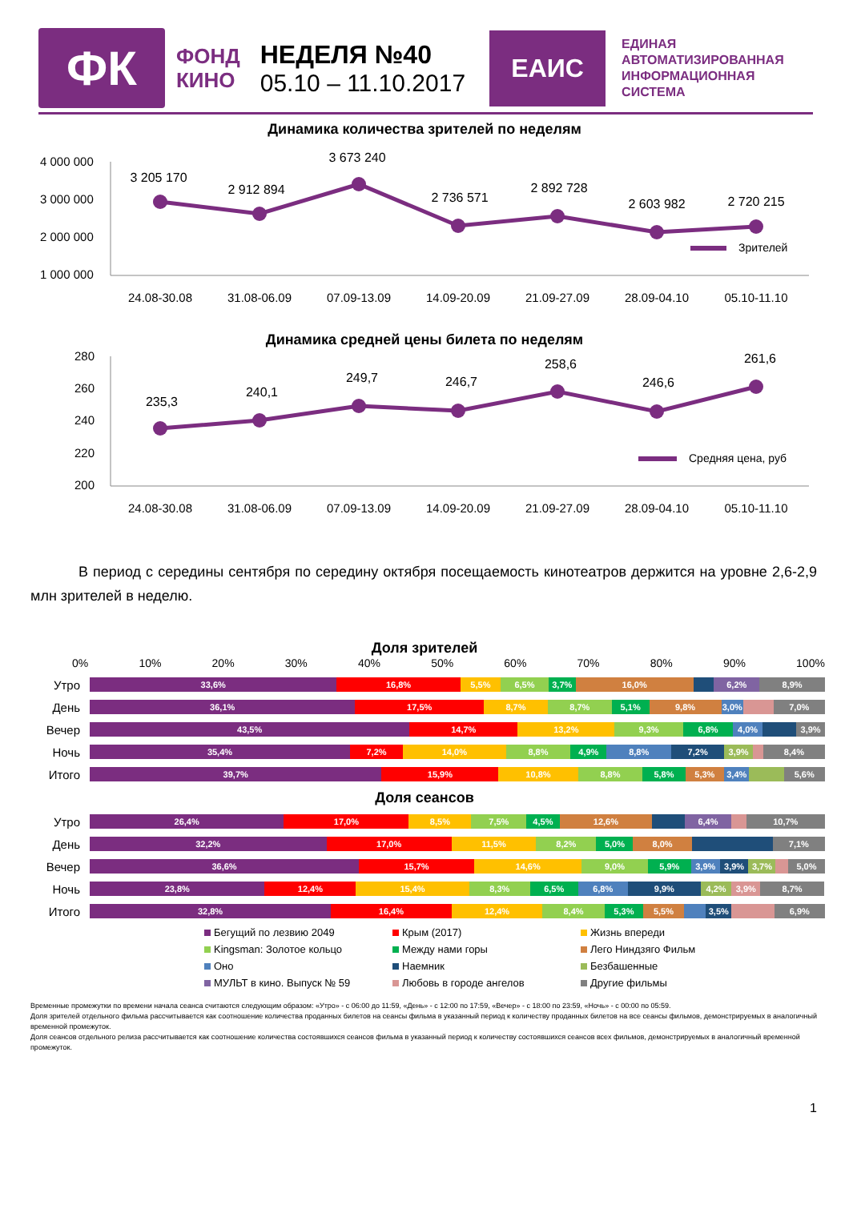ФК
ФОНД
КИНО
НЕДЕЛЯ №40
05.10 – 11.10.2017
ЕАИС
ЕДИНАЯ
АВТОМАТИЗИРОВАННАЯ
ИНФОРМАЦИОННАЯ
СИСТЕМА
Динамика количества зрителей по неделям
4 000 000
3 000 000
2 000 000
1 000 000
3 205 170
2 912 894
3 673 240
2 736 571
2 892 728
2 603 982
2 720 215
Зрителей
24.08-30.08
31.08-06.09
07.09-13.09
14.09-20.09
21.09-27.09
28.09-04.10
05.10-11.10
Динамика средней цены билета по неделям
280
260
240
220
200
235,3
240,1
249,7
246,7
258,6
246,6
261,6
Средняя цена, руб
24.08-30.08
31.08-06.09
07.09-13.09
14.09-20.09
21.09-27.09
28.09-04.10
05.10-11.10
В период с середины сентября по середину октября посещаемость кинотеатров держится на уровне 2,6-2,9 млн зрителей в неделю.
Доля зрителей
0% 10% 20% 30% 40% 50% 60% 70% 80% 90% 100%
Утро
33,6% 16,8% 5,5% 6,5% 3,7% 16,0% 6,2% 8,9%
День
36,1% 17,5% 8,7% 8,7% 5,1% 9,8% 3,0% 7,0%
Вечер
43,5% 14,7% 13,2% 9,3% 6,8% 4,0% 3,9%
Ночь
35,4% 7,2% 14,0% 8,8% 4,9% 8,8% 7,2% 3,9% 8,4%
Итого
39,7% 15,9% 10,8% 8,8% 5,8% 5,3% 3,4% 5,6%
Доля сеансов
Утро
26,4% 17,0% 8,5% 7,5% 4,5% 12,6% 6,4% 10,7%
День
32,2% 17,0% 11,5% 8,2% 5,0% 8,0% 7,1%
Вечер
36,6% 15,7% 14,6% 9,0% 5,9% 3,9% 3,9% 3,7% 5,0%
Ночь
23,8% 12,4% 15,4% 8,3% 6,5% 6,8% 9,9% 4,2% 3,9% 8,7%
Итого
32,8% 16,4% 12,4% 8,4% 5,3% 5,5% 3,5% 6,9%
Бегущий по лезвию 2049
Крым (2017)
Жизнь впереди
Kingsman: Золотое кольцо
Между нами горы
Лего Ниндзяго Фильм
Оно
Наемник
Безбашенные
МУЛЬТ в кино. Выпуск № 59
Любовь в городе ангелов
Другие фильмы
Временные промежутки по времени начала сеанса считаются следующим образом: «Утро» - с 06:00 до 11:59, «День» - с 12:00 по 17:59, «Вечер» - с 18:00 по 23:59, «Ночь» - с 00:00 по 05:59.
Доля зрителей отдельного фильма рассчитывается как соотношение количества проданных билетов на сеансы фильма в указанный период к количеству проданных билетов на все сеансы фильмов, демонстрируемых в аналогичный временной промежуток.
Доля сеансов отдельного релиза рассчитывается как соотношение количества состоявшихся сеансов фильма в указанный период к количеству состоявшихся сеансов всех фильмов, демонстрируемых в аналогичный временной промежуток.
1